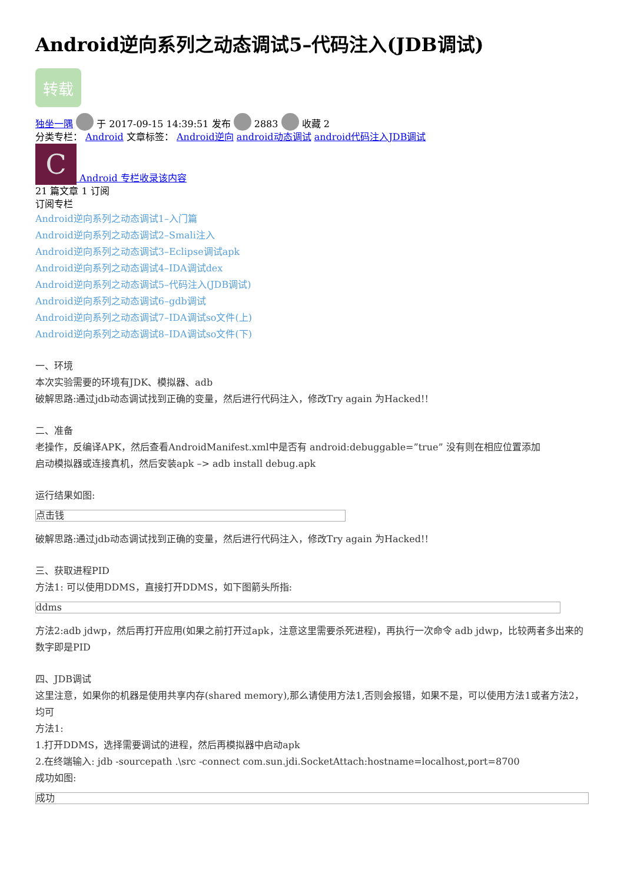Android逆向系列之动态调试5–代码注入(JDB调试)
转载
独坐一隅 于 2017-09-15 14:39:51 发布 2883 收藏 2
分类专栏： Android 文章标签： Android逆向 android动态调试 android代码注入JDB调试
C Android 专栏收录该内容
21 篇文章 1 订阅
订阅专栏
Android逆向系列之动态调试1–入门篇
Android逆向系列之动态调试2–Smali注入
Android逆向系列之动态调试3–Eclipse调试apk
Android逆向系列之动态调试4–IDA调试dex
Android逆向系列之动态调试5–代码注入(JDB调试)
Android逆向系列之动态调试6–gdb调试
Android逆向系列之动态调试7–IDA调试so文件(上)
Android逆向系列之动态调试8–IDA调试so文件(下)
一、环境
本次实验需要的环境有JDK、模拟器、adb
破解思路:通过jdb动态调试找到正确的变量，然后进行代码注入，修改Try again 为Hacked!!
二、准备
老操作，反编译APK，然后查看AndroidManifest.xml中是否有 android:debuggable=”true” 没有则在相应位置添加
启动模拟器或连接真机，然后安装apk –> adb install debug.apk
运行结果如图:
点击钱
破解思路:通过jdb动态调试找到正确的变量，然后进行代码注入，修改Try again 为Hacked!!
三、获取进程PID
方法1: 可以使用DDMS，直接打开DDMS，如下图箭头所指:
ddms
方法2:adb jdwp，然后再打开应用(如果之前打开过apk，注意这里需要杀死进程)，再执行一次命令 adb jdwp，比较两者多出来的数字即是PID
四、JDB调试
这里注意，如果你的机器是使用共享内存(shared memory),那么请使用方法1,否则会报错，如果不是，可以使用方法1或者方法2，均可
方法1:
1.打开DDMS，选择需要调试的进程，然后再模拟器中启动apk
2.在终端输入: jdb -sourcepath .\src -connect com.sun.jdi.SocketAttach:hostname=localhost,port=8700
成功如图:
成功